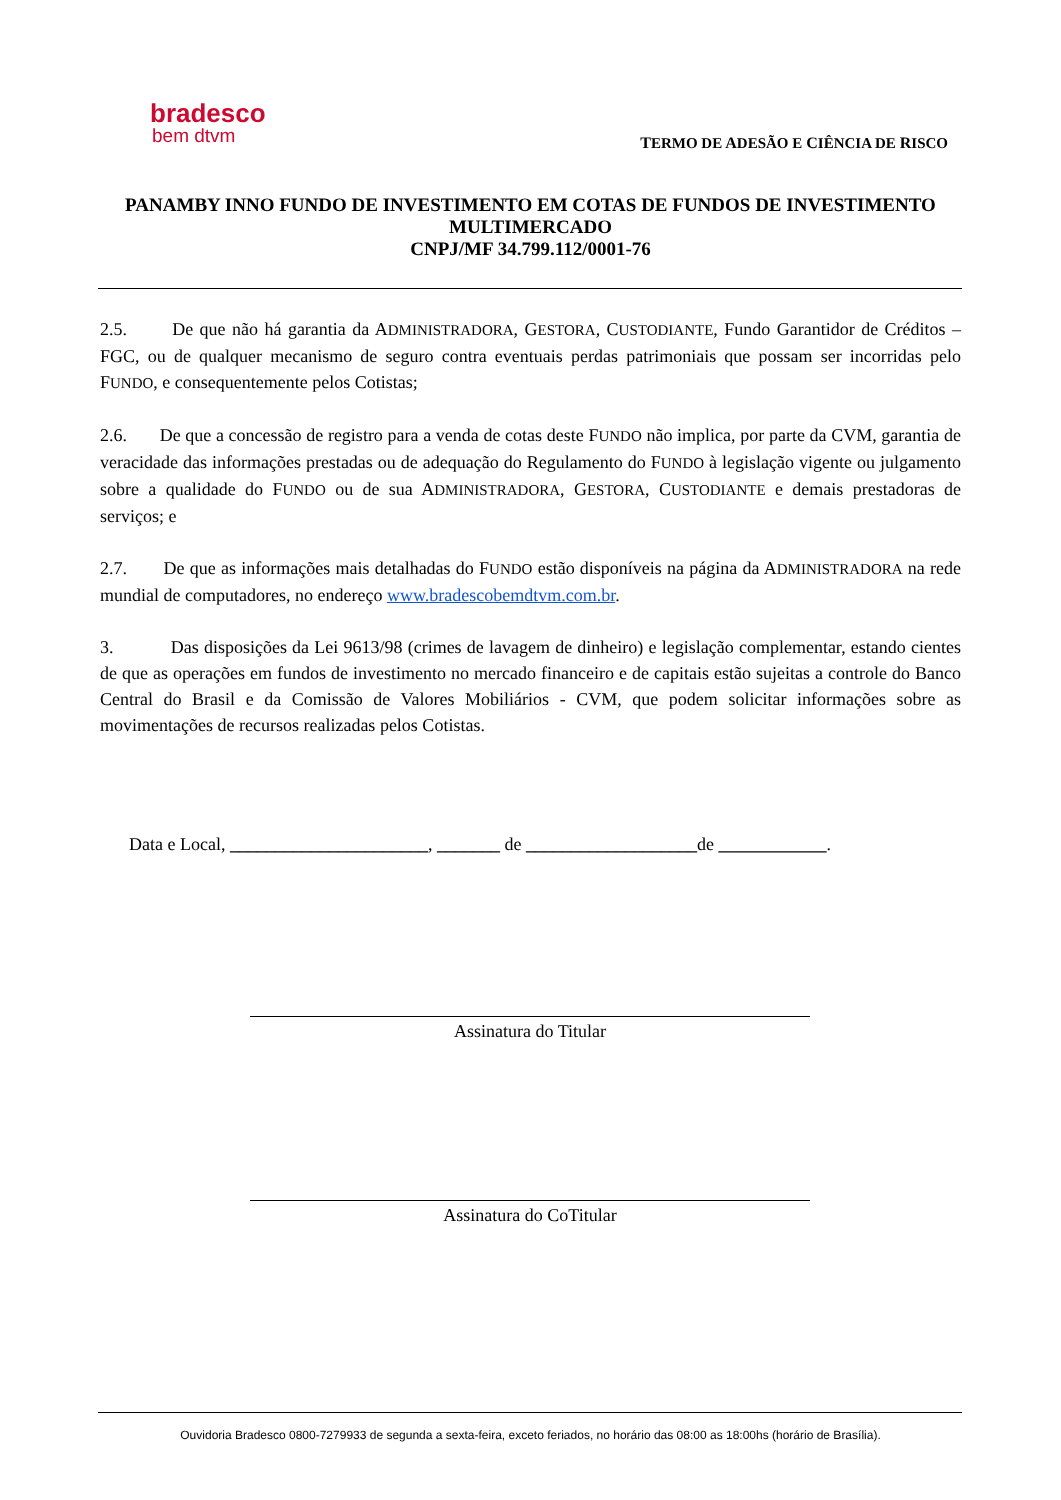bradesco
bem dtvm
TERMO DE ADESÃO E CIÊNCIA DE RISCO
PANAMBY INNO FUNDO DE INVESTIMENTO EM COTAS DE FUNDOS DE INVESTIMENTO MULTIMERCADO
CNPJ/MF 34.799.112/0001-76
2.5. De que não há garantia da ADMINISTRADORA, GESTORA, CUSTODIANTE, Fundo Garantidor de Créditos – FGC, ou de qualquer mecanismo de seguro contra eventuais perdas patrimoniais que possam ser incorridas pelo FUNDO, e consequentemente pelos Cotistas;
2.6. De que a concessão de registro para a venda de cotas deste FUNDO não implica, por parte da CVM, garantia de veracidade das informações prestadas ou de adequação do Regulamento do FUNDO à legislação vigente ou julgamento sobre a qualidade do FUNDO ou de sua ADMINISTRADORA, GESTORA, CUSTODIANTE e demais prestadoras de serviços; e
2.7. De que as informações mais detalhadas do FUNDO estão disponíveis na página da ADMINISTRADORA na rede mundial de computadores, no endereço www.bradescobemdtvm.com.br.
3. Das disposições da Lei 9613/98 (crimes de lavagem de dinheiro) e legislação complementar, estando cientes de que as operações em fundos de investimento no mercado financeiro e de capitais estão sujeitas a controle do Banco Central do Brasil e da Comissão de Valores Mobiliários - CVM, que podem solicitar informações sobre as movimentações de recursos realizadas pelos Cotistas.
Data e Local, ______________________, _______ de ___________________de ____________.
Assinatura do Titular
Assinatura do CoTitular
Ouvidoria Bradesco 0800-7279933 de segunda a sexta-feira, exceto feriados, no horário das 08:00 as 18:00hs (horário de Brasília).